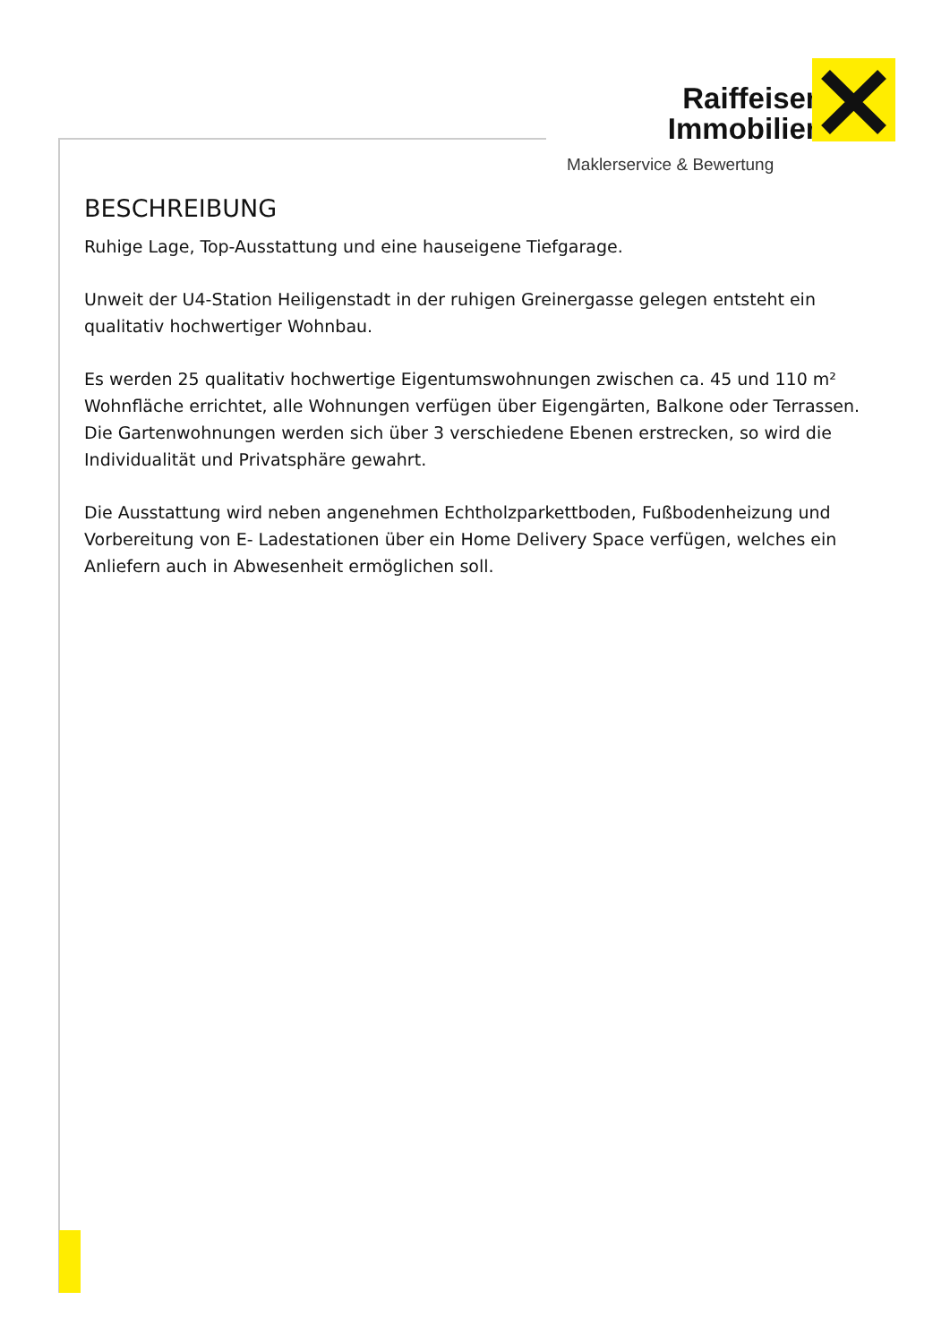Raiffeisen
Immobilien
Maklerservice & Bewertung
BESCHREIBUNG
Ruhige Lage, Top-Ausstattung und eine hauseigene Tiefgarage.
Unweit der U4-Station Heiligenstadt in der ruhigen Greinergasse gelegen entsteht ein qualitativ hochwertiger Wohnbau.
Es werden 25 qualitativ hochwertige Eigentumswohnungen zwischen ca. 45 und 110 m² Wohnfläche errichtet, alle Wohnungen verfügen über Eigengärten, Balkone oder Terrassen. Die Gartenwohnungen werden sich über 3 verschiedene Ebenen erstrecken, so wird die Individualität und Privatsphäre gewahrt.
Die Ausstattung wird neben angenehmen Echtholzparkettboden, Fußbodenheizung und Vorbereitung von E- Ladestationen über ein Home Delivery Space verfügen, welches ein Anliefern auch in Abwesenheit ermöglichen soll.